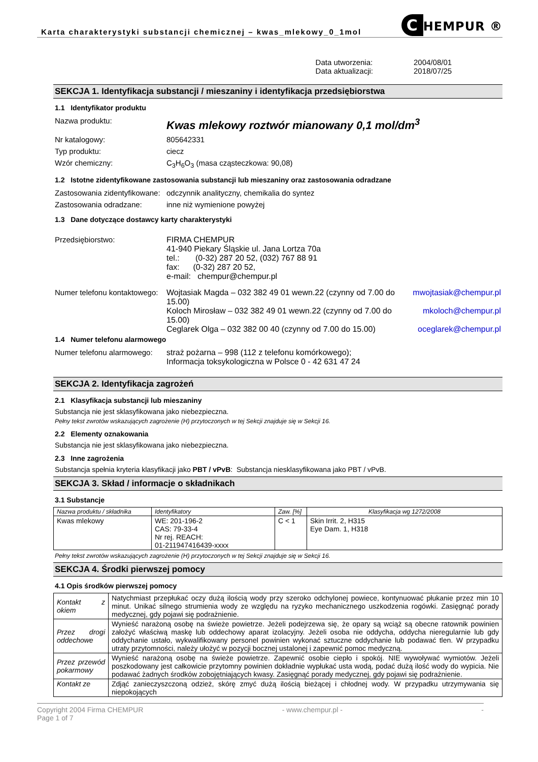Karta charakterystyki substancji chemicznej – kwas_mlekowy_0_1mol
C HEMPUR ®
Data utworzenia:
2004/08/01
Data aktualizacji:
2018/07/25
SEKCJA 1. Identyfikacja substancji / mieszaniny i identyfikacja przedsiębiorstwa
1.1 Identyfikator produktu
Nazwa produktu:
Kwas mlekowy roztwór mianowany 0,1 mol/dm<sup>3</sup>
Nr katalogowy:
805642331
Typ produktu:
ciecz
Wzór chemiczny:
C<sub>3</sub>H<sub>6</sub>O<sub>3</sub> (masa cząsteczkowa: 90,08)
1.2 Istotne zidentyfikowane zastosowania substancji lub mieszaniny oraz zastosowania odradzane
Zastosowania zidentyfikowane:
odczynnik analityczny, chemikalia do syntez
Zastosowania odradzane:
inne niż wymienione powyżej
1.3 Dane dotyczące dostawcy karty charakterystyki
Przedsiębiorstwo:
FIRMA CHEMPUR
41-940 Piekary Śląskie ul. Jana Lortza 70a
tel.: (0-32) 287 20 52, (032) 767 88 91
fax: (0-32) 287 20 52,
e-mail: chempur@chempur.pl
Numer telefonu kontaktowego:
Wojtasiak Magda – 032 382 49 01 wewn.22 (czynny od 7.00 do 15.00) mwojtasiak@chempur.pl Koloch Mirosław – 032 382 49 01 wewn.22 (czynny od 7.00 do 15.00) mkoloch@chempur.pl Ceglarek Olga – 032 382 00 40 (czynny od 7.00 do 15.00) oceglarek@chempur.pl
1.4 Numer telefonu alarmowego
Numer telefonu alarmowego:
straż pożarna – 998 (112 z telefonu komórkowego);
Informacja toksykologiczna w Polsce 0 - 42 631 47 24
SEKCJA 2. Identyfikacja zagrożeń
2.1 Klasyfikacja substancji lub mieszaniny
Substancja nie jest sklasyfikowana jako niebezpieczna.
Pełny tekst zwrotów wskazujących zagrożenie (H) przytoczonych w tej Sekcji znajduje się w Sekcji 16.
2.2 Elementy oznakowania
Substancja nie jest sklasyfikowana jako niebezpieczna.
2.3 Inne zagrożenia
Substancja spełnia kryteria klasyfikacji jako PBT / vPvB: Substancja niesklasyfikowana jako PBT / vPvB.
SEKCJA 3. Skład / informacje o składnikach
3.1 Substancje
| Nazwa produktu / składnika | Identyfikatory | Zaw. [%] | Klasyfikacja wg 1272/2008 |
| --- | --- | --- | --- |
| Kwas mlekowy | WE: 201-196-2 CAS: 79-33-4 Nr rej. REACH: 01-211947416439-xxxx | C < 1 | Skin Irrit. 2, H315 Eye Dam. 1, H318 |
Pełny tekst zwrotów wskazujących zagrożenie (H) przytoczonych w tej Sekcji znajduje się w Sekcji 16.
SEKCJA 4. Środki pierwszej pomocy
4.1 Opis środków pierwszej pomocy
| Kontakt z okiem | Natychmiast przepłukać oczy dużą ilością wody przy szeroko odchylonej powiece, kontynuować płukanie przez min 10 minut. Unikać silnego strumienia wody ze względu na ryzyko mechanicznego uszkodzenia rogówki. Zasięgnąć porady medycznej, gdy pojawi się podrażnienie. |
| Przez drogi oddechowe | Wynieść narażoną osobę na świeże powietrze. Jeżeli podejrzewa się, że opary są wciąż są obecne ratownik powinien założyć właściwą maskę lub oddechowy aparat izolacyjny. Jeżeli osoba nie oddycha, oddycha nieregularnie lub gdy oddychanie ustało, wykwalifikowany personel powinien wykonać sztuczne oddychanie lub podawać tlen. W przypadku utraty przytomności, należy ułożyć w pozycji bocznej ustalonej i zapewnić pomoc medyczną. |
| Przez przewód pokarmowy | Wynieść narażoną osobę na świeże powietrze. Zapewnić osobie ciepło i spokój. NIE wywoływać wymiotów. Jeżeli poszkodowany jest całkowicie przytomny powinien dokładnie wypłukać usta wodą, podać dużą ilość wody do wypicia. Nie podawać żadnych środków zobojętniających kwasy. Zasięgnąć porady medycznej, gdy pojawi się podrażnienie. |
| Kontakt ze | Zdjąć zanieczyszczoną odzież, skórę zmyć dużą ilością bieżącej i chłodnej wody. W przypadku utrzymywania się niepokojących |
Copyright 2004 Firma CHEMPUR
Page 1 of 7
- www.chempur.pl - -